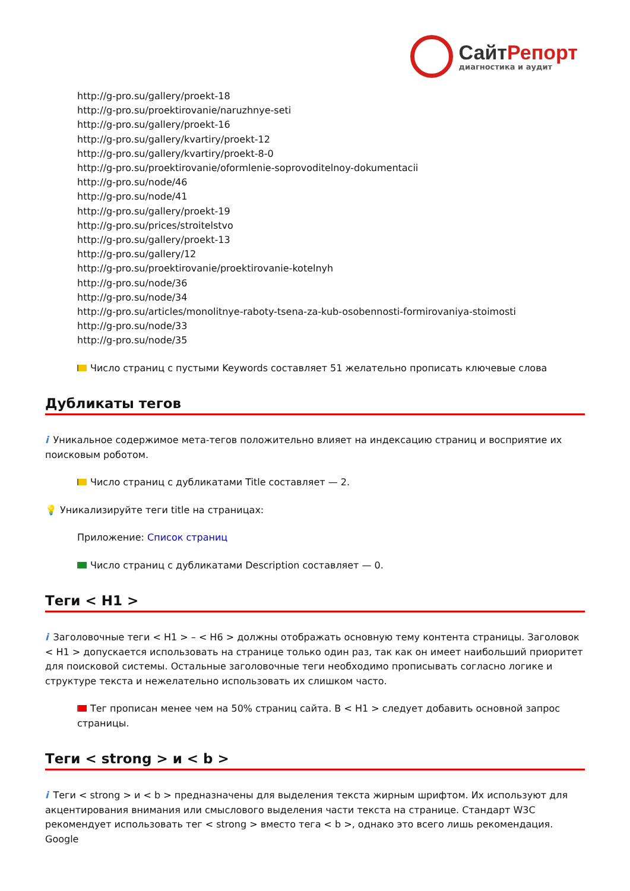СайтРепорт
диагностика и аудит
http://g-pro.su/gallery/proekt-18
http://g-pro.su/proektirovanie/naruzhnye-seti
http://g-pro.su/gallery/proekt-16
http://g-pro.su/gallery/kvartiry/proekt-12
http://g-pro.su/gallery/kvartiry/proekt-8-0
http://g-pro.su/proektirovanie/oformlenie-soprovoditelnoy-dokumentacii
http://g-pro.su/node/46
http://g-pro.su/node/41
http://g-pro.su/gallery/proekt-19
http://g-pro.su/prices/stroitelstvo
http://g-pro.su/gallery/proekt-13
http://g-pro.su/gallery/12
http://g-pro.su/proektirovanie/proektirovanie-kotelnyh
http://g-pro.su/node/36
http://g-pro.su/node/34
http://g-pro.su/articles/monolitnye-raboty-tsena-za-kub-osobennosti-formirovaniya-stoimosti
http://g-pro.su/node/33
http://g-pro.su/node/35
Число страниц с пустыми Keywords составляет 51 желательно прописать ключевые слова
Дубликаты тегов
i Уникальное содержимое мета-тегов положительно влияет на индексацию страниц и восприятие их поисковым роботом.
Число страниц с дубликатами Title составляет — 2.
💡 Уникализируйте теги title на страницах:
Приложение: Список страниц
Число страниц с дубликатами Description составляет — 0.
Теги < H1 >
i Заголовочные теги < H1 > – < H6 > должны отображать основную тему контента страницы. Заголовок < H1 > допускается использовать на странице только один раз, так как он имеет наибольший приоритет для поисковой системы. Остальные заголовочные теги необходимо прописывать согласно логике и структуре текста и нежелательно использовать их слишком часто.
Тег прописан менее чем на 50% страниц сайта. В < H1 > следует добавить основной запрос страницы.
Теги < strong > и < b >
i Теги < strong > и < b > предназначены для выделения текста жирным шрифтом. Их используют для акцентирования внимания или смыслового выделения части текста на странице. Стандарт W3C рекомендует использовать тег < strong > вместо тега < b >, однако это всего лишь рекомендация. Google